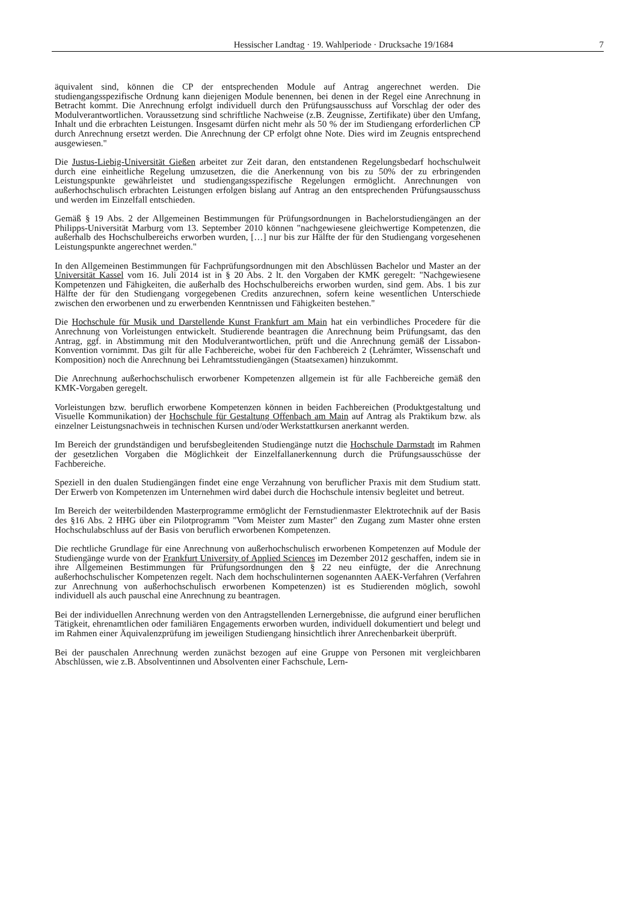Hessischer Landtag · 19. Wahlperiode · Drucksache 19/1684 7
äquivalent sind, können die CP der entsprechenden Module auf Antrag angerechnet werden. Die studiengangsspezifische Ordnung kann diejenigen Module benennen, bei denen in der Regel eine Anrechnung in Betracht kommt. Die Anrechnung erfolgt individuell durch den Prüfungsausschuss auf Vorschlag der oder des Modulverantwortlichen. Voraussetzung sind schriftliche Nachweise (z.B. Zeugnisse, Zertifikate) über den Umfang, Inhalt und die erbrachten Leistungen. Insgesamt dürfen nicht mehr als 50 % der im Studiengang erforderlichen CP durch Anrechnung ersetzt werden. Die Anrechnung der CP erfolgt ohne Note. Dies wird im Zeugnis entsprechend ausgewiesen."
Die Justus-Liebig-Universität Gießen arbeitet zur Zeit daran, den entstandenen Regelungsbedarf hochschulweit durch eine einheitliche Regelung umzusetzen, die die Anerkennung von bis zu 50% der zu erbringenden Leistungspunkte gewährleistet und studiengangsspezifische Regelungen ermöglicht. Anrechnungen von außerhochschulisch erbrachten Leistungen erfolgen bislang auf Antrag an den entsprechenden Prüfungsausschuss und werden im Einzelfall entschieden.
Gemäß § 19 Abs. 2 der Allgemeinen Bestimmungen für Prüfungsordnungen in Bachelorstudiengängen an der Philipps-Universität Marburg vom 13. September 2010 können "nachgewiesene gleichwertige Kompetenzen, die außerhalb des Hochschulbereichs erworben wurden, […] nur bis zur Hälfte der für den Studiengang vorgesehenen Leistungspunkte angerechnet werden."
In den Allgemeinen Bestimmungen für Fachprüfungsordnungen mit den Abschlüssen Bachelor und Master an der Universität Kassel vom 16. Juli 2014 ist in § 20 Abs. 2 lt. den Vorgaben der KMK geregelt: "Nachgewiesene Kompetenzen und Fähigkeiten, die außerhalb des Hochschulbereichs erworben wurden, sind gem. Abs. 1 bis zur Hälfte der für den Studiengang vorgegebenen Credits anzurechnen, sofern keine wesentlichen Unterschiede zwischen den erworbenen und zu erwerbenden Kenntnissen und Fähigkeiten bestehen."
Die Hochschule für Musik und Darstellende Kunst Frankfurt am Main hat ein verbindliches Procedere für die Anrechnung von Vorleistungen entwickelt. Studierende beantragen die Anrechnung beim Prüfungsamt, das den Antrag, ggf. in Abstimmung mit den Modulverantwortlichen, prüft und die Anrechnung gemäß der Lissabon-Konvention vornimmt. Das gilt für alle Fachbereiche, wobei für den Fachbereich 2 (Lehrämter, Wissenschaft und Komposition) noch die Anrechnung bei Lehramtsstudiengängen (Staatsexamen) hinzukommt.
Die Anrechnung außerhochschulisch erworbener Kompetenzen allgemein ist für alle Fachbereiche gemäß den KMK-Vorgaben geregelt.
Vorleistungen bzw. beruflich erworbene Kompetenzen können in beiden Fachbereichen (Produktgestaltung und Visuelle Kommunikation) der Hochschule für Gestaltung Offenbach am Main auf Antrag als Praktikum bzw. als einzelner Leistungsnachweis in technischen Kursen und/oder Werkstattkursen anerkannt werden.
Im Bereich der grundständigen und berufsbegleitenden Studiengänge nutzt die Hochschule Darmstadt im Rahmen der gesetzlichen Vorgaben die Möglichkeit der Einzelfallanerkennung durch die Prüfungsausschüsse der Fachbereiche.
Speziell in den dualen Studiengängen findet eine enge Verzahnung von beruflicher Praxis mit dem Studium statt. Der Erwerb von Kompetenzen im Unternehmen wird dabei durch die Hochschule intensiv begleitet und betreut.
Im Bereich der weiterbildenden Masterprogramme ermöglicht der Fernstudienmaster Elektrotechnik auf der Basis des §16 Abs. 2 HHG über ein Pilotprogramm "Vom Meister zum Master" den Zugang zum Master ohne ersten Hochschulabschluss auf der Basis von beruflich erworbenen Kompetenzen.
Die rechtliche Grundlage für eine Anrechnung von außerhochschulisch erworbenen Kompetenzen auf Module der Studiengänge wurde von der Frankfurt University of Applied Sciences im Dezember 2012 geschaffen, indem sie in ihre Allgemeinen Bestimmungen für Prüfungsordnungen den § 22 neu einfügte, der die Anrechnung außerhochschulischer Kompetenzen regelt. Nach dem hochschulinternen sogenannten AAEK-Verfahren (Verfahren zur Anrechnung von außerhochschulisch erworbenen Kompetenzen) ist es Studierenden möglich, sowohl individuell als auch pauschal eine Anrechnung zu beantragen.
Bei der individuellen Anrechnung werden von den Antragstellenden Lernergebnisse, die aufgrund einer beruflichen Tätigkeit, ehrenamtlichen oder familiären Engagements erworben wurden, individuell dokumentiert und belegt und im Rahmen einer Äquivalenzprüfung im jeweiligen Studiengang hinsichtlich ihrer Anrechenbarkeit überprüft.
Bei der pauschalen Anrechnung werden zunächst bezogen auf eine Gruppe von Personen mit vergleichbaren Abschlüssen, wie z.B. Absolventinnen und Absolventen einer Fachschule, Lern-